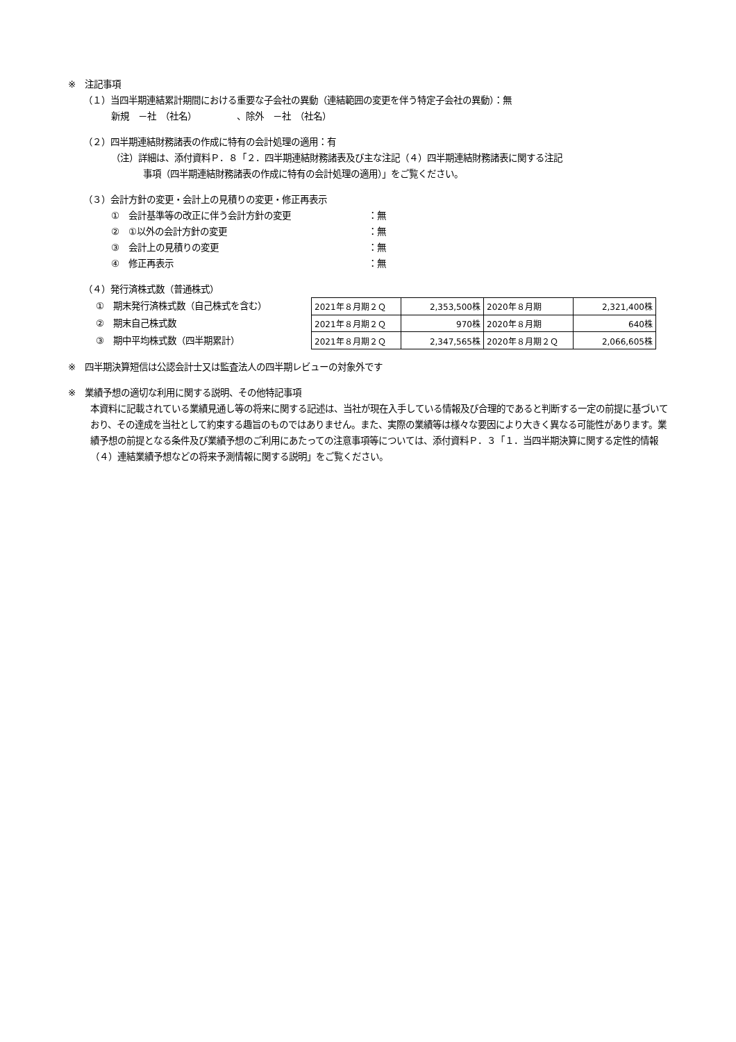※　注記事項
（１）当四半期連結累計期間における重要な子会社の異動（連結範囲の変更を伴う特定子会社の異動）：無
新規　－社　（社名）　　　　　、除外　－社　（社名）
（２）四半期連結財務諸表の作成に特有の会計処理の適用：有
（注）詳細は、添付資料Ｐ．８「２．四半期連結財務諸表及び主な注記（４）四半期連結財務諸表に関する注記
事項（四半期連結財務諸表の作成に特有の会計処理の適用）」をご覧ください。
（３）会計方針の変更・会計上の見積りの変更・修正再表示
①　会計基準等の改正に伴う会計方針の変更 ：無
②　①以外の会計方針の変更 ：無
③　会計上の見積りの変更 ：無
④　修正再表示 ：無
（４）発行済株式数（普通株式）
①　期末発行済株式数（自己株式を含む）
②　期末自己株式数
③　期中平均株式数（四半期累計）
| 2021年８月期２Ｑ | 2,353,500株 | 2020年８月期 | 2,321,400株 |
| 2021年８月期２Ｑ | 970株 | 2020年８月期 | 640株 |
| 2021年８月期２Ｑ | 2,347,565株 | 2020年８月期２Ｑ | 2,066,605株 |
※　四半期決算短信は公認会計士又は監査法人の四半期レビューの対象外です
※　業績予想の適切な利用に関する説明、その他特記事項
本資料に記載されている業績見通し等の将来に関する記述は、当社が現在入手している情報及び合理的であると判断する一定の前提に基づいており、その達成を当社として約束する趣旨のものではありません。また、実際の業績等は様々な要因により大きく異なる可能性があります。業績予想の前提となる条件及び業績予想のご利用にあたっての注意事項等については、添付資料Ｐ．３「１．当四半期決算に関する定性的情報（４）連結業績予想などの将来予測情報に関する説明」をご覧ください。